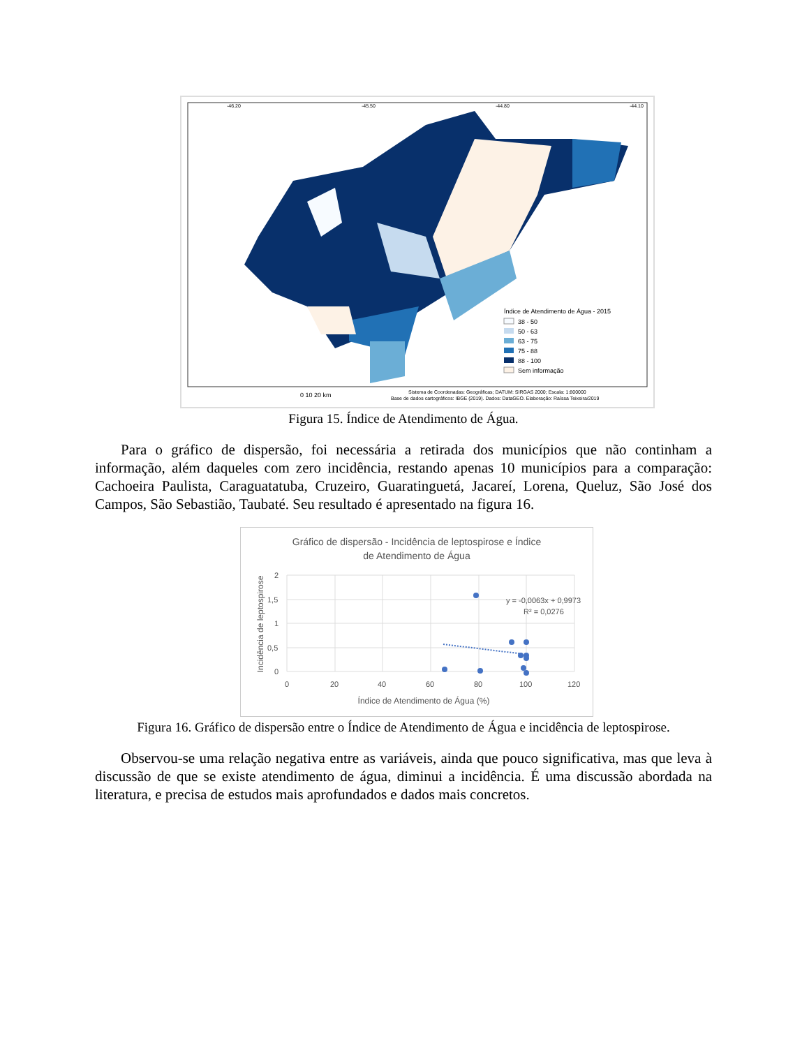-46.20
-45.50
-44.80
-44.10
Índice de Atendimento de Água - 2015
38 - 50
50 - 63
63 - 75
75 - 88
88 - 100
Sem informação
0 10 20 km
Sistema de Coordenadas: Geográficas; DATUM: SIRGAS 2000; Escala: 1:800000
Base de dados cartográficos: IBGE (2019). Dados: DataGEO. Elaboração: Raíssa Teixeira/2019
Figura 15. Índice de Atendimento de Água.
Para o gráfico de dispersão, foi necessária a retirada dos municípios que não continham a informação, além daqueles com zero incidência, restando apenas 10 municípios para a comparação: Cachoeira Paulista, Caraguatatuba, Cruzeiro, Guaratinguetá, Jacareí, Lorena, Queluz, São José dos Campos, São Sebastião, Taubaté. Seu resultado é apresentado na figura 16.
Gráfico de dispersão - Incidência de leptospirose e Índice
de Atendimento de Água
2
1,5
1
0,5
0
0
20
40
60
80
100
120
Índice de Atendimento de Água (%)
Incidência de leptospirose
y = -0,0063x + 0,9973
R² = 0,0276
Figura 16. Gráfico de dispersão entre o Índice de Atendimento de Água e incidência de leptospirose.
Observou-se uma relação negativa entre as variáveis, ainda que pouco significativa, mas que leva à discussão de que se existe atendimento de água, diminui a incidência. É uma discussão abordada na literatura, e precisa de estudos mais aprofundados e dados mais concretos.